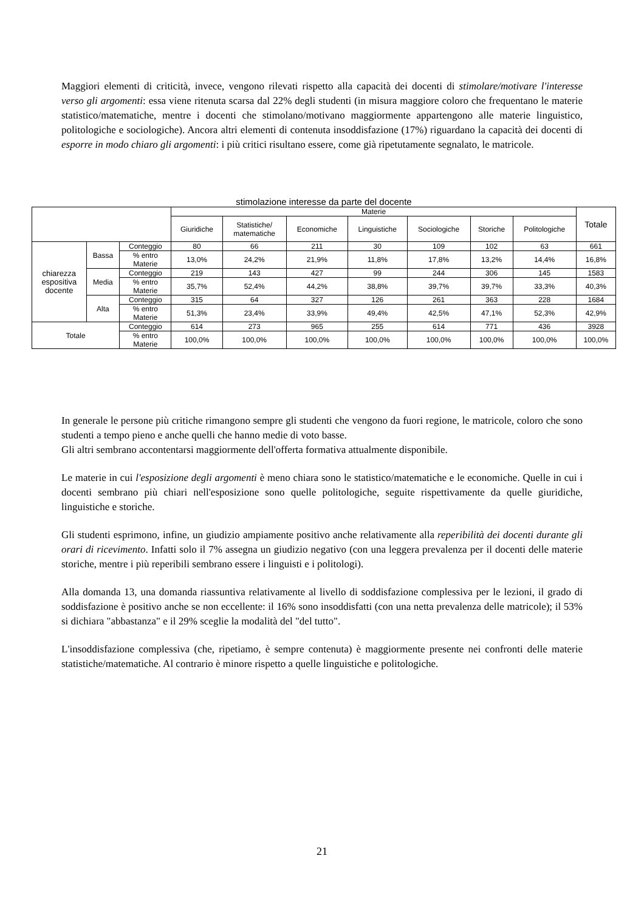Maggiori elementi di criticità, invece, vengono rilevati rispetto alla capacità dei docenti di stimolare/motivare l'interesse verso gli argomenti: essa viene ritenuta scarsa dal 22% degli studenti (in misura maggiore coloro che frequentano le materie statistico/matematiche, mentre i docenti che stimolano/motivano maggiormente appartengono alle materie linguistico, politologiche e sociologiche). Ancora altri elementi di contenuta insoddisfazione (17%) riguardano la capacità dei docenti di esporre in modo chiaro gli argomenti: i più critici risultano essere, come già ripetutamente segnalato, le matricole.
stimolazione interesse da parte del docente
| | | | Materie | | | | | | | Totale |
| --- | --- | --- | --- | --- | --- | --- | --- | --- | --- | --- |
| | | | Giuridiche | Statistiche/ matematiche | Economiche | Linguistiche | Sociologiche | Storiche | Politologiche | |
| chiarezza espositiva docente | Bassa | Conteggio | 80 | 66 | 211 | 30 | 109 | 102 | 63 | 661 |
| | | % entro Materie | 13,0% | 24,2% | 21,9% | 11,8% | 17,8% | 13,2% | 14,4% | 16,8% |
| | Media | Conteggio | 219 | 143 | 427 | 99 | 244 | 306 | 145 | 1583 |
| | | % entro Materie | 35,7% | 52,4% | 44,2% | 38,8% | 39,7% | 39,7% | 33,3% | 40,3% |
| | Alta | Conteggio | 315 | 64 | 327 | 126 | 261 | 363 | 228 | 1684 |
| | | % entro Materie | 51,3% | 23,4% | 33,9% | 49,4% | 42,5% | 47,1% | 52,3% | 42,9% |
| Totale | | Conteggio | 614 | 273 | 965 | 255 | 614 | 771 | 436 | 3928 |
| | | % entro Materie | 100,0% | 100,0% | 100,0% | 100,0% | 100,0% | 100,0% | 100,0% | 100,0% |
In generale le persone più critiche rimangono sempre gli studenti che vengono da fuori regione, le matricole, coloro che sono studenti a tempo pieno e anche quelli che hanno medie di voto basse.
Gli altri sembrano accontentarsi maggiormente dell'offerta formativa attualmente disponibile.
Le materie in cui l'esposizione degli argomenti è meno chiara sono le statistico/matematiche e le economiche. Quelle in cui i docenti sembrano più chiari nell'esposizione sono quelle politologiche, seguite rispettivamente da quelle giuridiche, linguistiche e storiche.
Gli studenti esprimono, infine, un giudizio ampiamente positivo anche relativamente alla reperibilità dei docenti durante gli orari di ricevimento. Infatti solo il 7% assegna un giudizio negativo (con una leggera prevalenza per il docenti delle materie storiche, mentre i più reperibili sembrano essere i linguisti e i politologi).
Alla domanda 13, una domanda riassuntiva relativamente al livello di soddisfazione complessiva per le lezioni, il grado di soddisfazione è positivo anche se non eccellente: il 16% sono insoddisfatti (con una netta prevalenza delle matricole); il 53% si dichiara "abbastanza" e il 29% sceglie la modalità del "del tutto".
L'insoddisfazione complessiva (che, ripetiamo, è sempre contenuta) è maggiormente presente nei confronti delle materie statistiche/matematiche. Al contrario è minore rispetto a quelle linguistiche e politologiche.
21